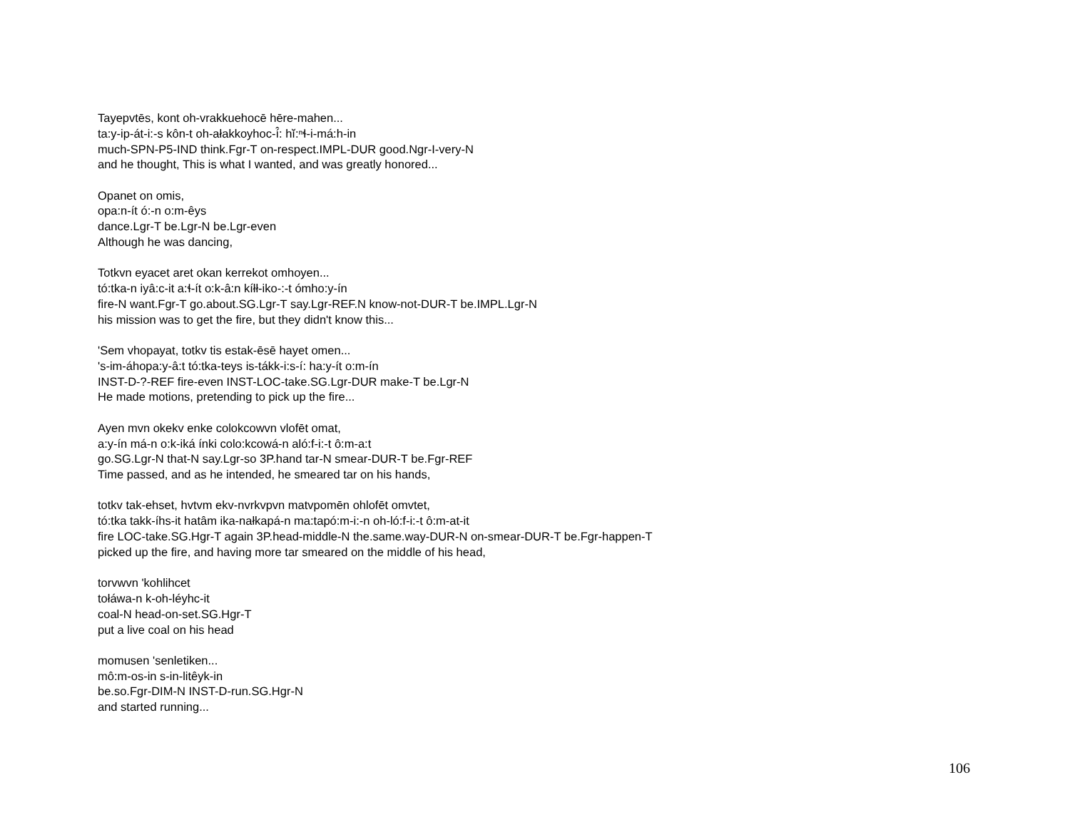Tayepvtēs, kont oh-vrakkuehocē hēre-mahen...
ta:y-ip-át-i:-s kôn-t oh-ałakkoyhoc-í̂: hĭ:ⁿɬ-i-má:h-in
much-SPN-P5-IND think.Fgr-T on-respect.IMPL-DUR good.Ngr-I-very-N
and he thought, This is what I wanted, and was greatly honored...
Opanet on omis,
opa:n-ít ó:-n o:m-êys
dance.Lgr-T be.Lgr-N be.Lgr-even
Although he was dancing,
Totkvn eyacet aret okan kerrekot omhoyen...
tó:tka-n iyâ:c-it a:ɬ-ít o:k-â:n kíłł-iko-:-t ómho:y-ín
fire-N want.Fgr-T go.about.SG.Lgr-T say.Lgr-REF.N know-not-DUR-T be.IMPL.Lgr-N
his mission was to get the fire, but they didn't know this...
'Sem vhopayat, totkv tis estak-ēsē hayet omen...
's-im-áhopa:y-â:t tó:tka-teys is-tákk-i:s-í: ha:y-ít o:m-ín
INST-D-?-REF fire-even INST-LOC-take.SG.Lgr-DUR make-T be.Lgr-N
He made motions, pretending to pick up the fire...
Ayen mvn okekv enke colokcowvn vlofēt omat,
a:y-ín má-n o:k-iká ínki colo:kcowá-n aló:f-i:-t ô:m-a:t
go.SG.Lgr-N that-N say.Lgr-so 3P.hand tar-N smear-DUR-T be.Fgr-REF
Time passed, and as he intended, he smeared tar on his hands,
totkv tak-ehset, hvtvm ekv-nvrkvpvn matvpomēn ohlofēt omvtet,
tó:tka takk-íhs-it hatâm ika-nałkapá-n ma:tapó:m-i:-n oh-ló:f-i:-t ô:m-at-it
fire LOC-take.SG.Hgr-T again 3P.head-middle-N the.same.way-DUR-N on-smear-DUR-T be.Fgr-happen-T
picked up the fire, and having more tar smeared on the middle of his head,
torvwvn 'kohlihcet
tołáwa-n k-oh-léyhc-it
coal-N head-on-set.SG.Hgr-T
put a live coal on his head
momusen 'senletiken...
mô:m-os-in s-in-litêyk-in
be.so.Fgr-DIM-N INST-D-run.SG.Hgr-N
and started running...
106